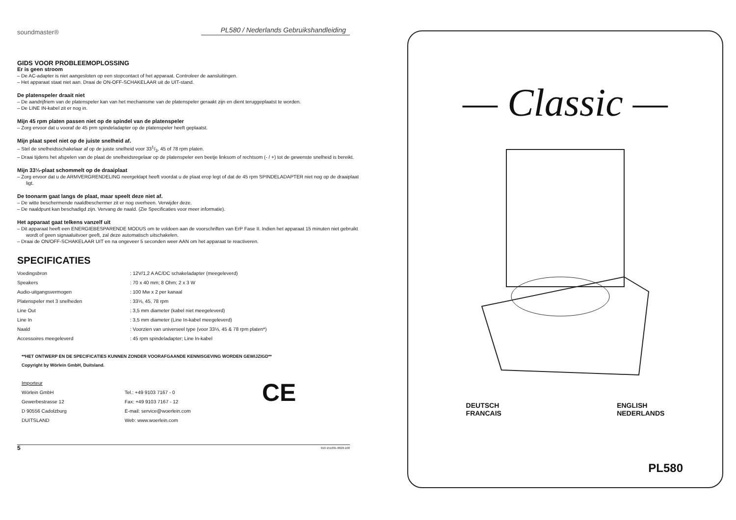soundmaster® PL580 / Nederlands Gebruikshandleiding
GIDS VOOR PROBLEEMOPLOSSING
Er is geen stroom
– De AC-adapter is niet aangesloten op een stopcontact of het apparaat. Controleer de aansluitingen.
– Het apparaat staat niet aan. Draai de ON-OFF-SCHAKELAAR uit de UIT-stand.
De platenspeler draait niet
– De aandrijfriem van de platenspeler kan van het mechanisme van de platenspeler geraakt zijn en dient teruggeplaatst te worden.
– De LINE IN-kabel zit er nog in.
Mijn 45 rpm platen passen niet op de spindel van de platenspeler
– Zorg ervoor dat u vooraf de 45 prm spindeladapter op de platenspeler heeft geplaatst.
Mijn plaat speel niet op de juiste snelheid af.
– Stel de snelheidsschakelaar af op de juiste snelheid voor 331/3, 45 of 78 rpm platen.
– Draai tijdens het afspelen van de plaat de snelheidsregelaar op de platenspeler een beetje linksom of rechtsom (- / +) tot de gewenste snelheid is bereikt.
Mijn 33⅓-plaat schommelt op de draaiplaat
– Zorg ervoor dat u de ARMVERGRENDELING neergeklapt heeft voordat u de plaat erop legt of dat de 45 rpm SPINDELADAPTER niet nog op de draaiplaat ligt.
De toonarm gaat langs de plaat, maar speelt deze niet af.
– De witte beschermende naaldbeschermer zit er nog overheen. Verwijder deze.
– De naaldpunt kan beschadigd zijn. Vervang de naald. (Zie Specificaties voor meer informatie).
Het apparaat gaat telkens vanzelf uit
– Dit apparaat heeft een ENERGIEBESPARENDE MODUS om te voldoen aan de voorschriften van ErP Fase II. Indien het apparaat 15 minuten niet gebruikt wordt of geen signaaluitvoer geeft, zal deze automatisch uitschakelen.
– Draai de ON/OFF-SCHAKELAAR UIT en na ongeveer 5 seconden weer AAN om het apparaat te reactiveren.
SPECIFICATIES
| Voedingsbron | : 12V/1,2 A AC/DC schakeladapter (meegeleverd) |
| Speakers | : 70 x 40 mm; 8 Ohm; 2 x 3 W |
| Audio-uitgangsvermogen | : 100 Mw x 2 per kanaal |
| Platenspeler met 3 snelheden | : 33⅓, 45, 78 rpm |
| Line Out | : 3,5 mm diameter (kabel niet meegeleverd) |
| Line In | : 3,5 mm diameter (Line In-kabel meegeleverd) |
| Naald | : Voorzien van universeel type (voor 33⅓, 45 & 78 rpm platen*) |
| Accessoires meegeleverd | : 45 rpm spindeladapter; Line In-kabel |
**HET ONTWERP EN DE SPECIFICATIES KUNNEN ZONDER VOORAFGAANDE KENNISGEVING WORDEN GEWIJZIGD**
Copyright by Wörlein GmbH, Duitsland.
Importeur
Wörlein GmbH
Gewerbestrasse 12
D 90556 Cadolzburg
DUITSLAND
Tel.: +49 9103 7167 - 0
Fax: +49 9103 7167 - 12
E-mail: service@woerlein.com
Web: www.woerlein.com
CE
5 910-151031-0020-100
— Classic —
DEUTSCH
FRANCAIS
ENGLISH
NEDERLANDS
PL580